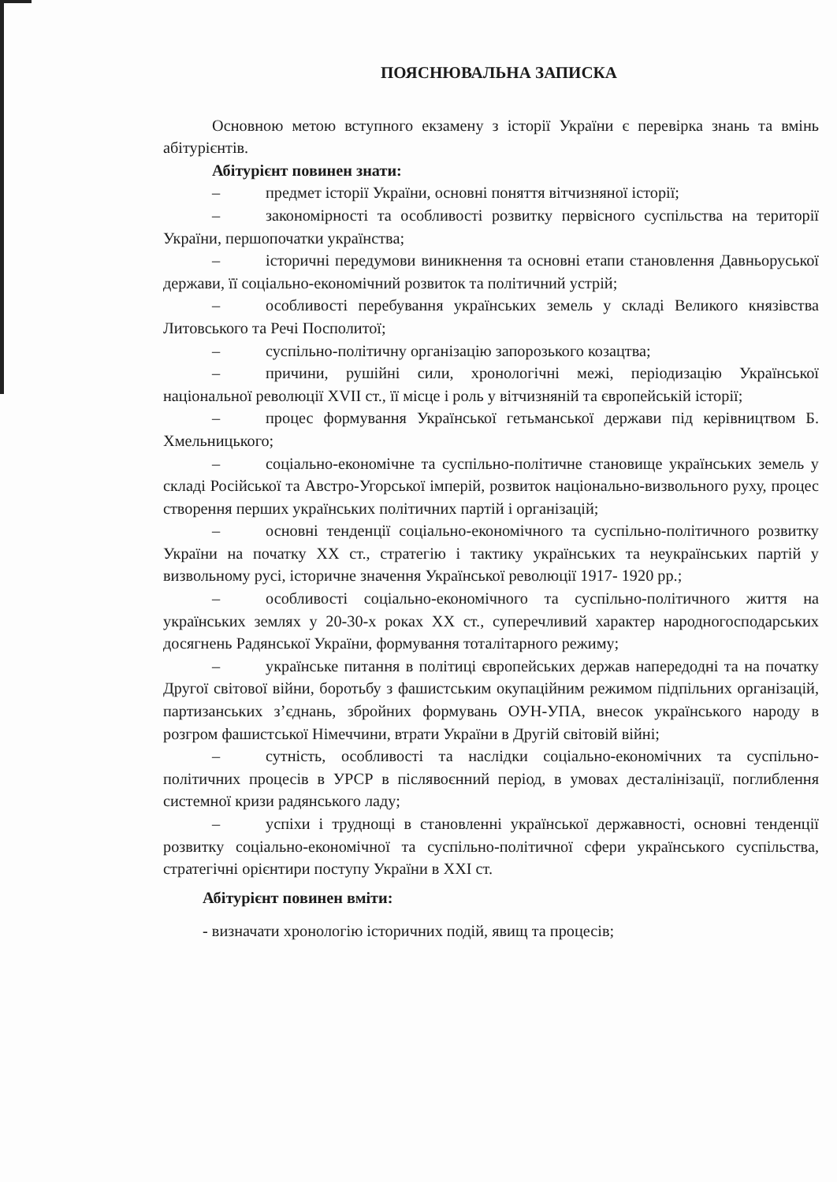ПОЯСНЮВАЛЬНА ЗАПИСКА
Основною метою вступного екзамену з історії України є перевірка знань та вмінь абітурієнтів.
Абітурієнт повинен знати:
– предмет історії України, основні поняття вітчизняної історії;
– закономірності та особливості розвитку первісного суспільства на території України, першопочатки українства;
– історичні передумови виникнення та основні етапи становлення Давньоруської держави, її соціально-економічний розвиток та політичний устрій;
– особливості перебування українських земель у складі Великого князівства Литовського та Речі Посполитої;
– суспільно-політичну організацію запорозького козацтва;
– причини, рушійні сили, хронологічні межі, періодизацію Української національної революції XVII ст., її місце і роль у вітчизняній та європейській історії;
– процес формування Української гетьманської держави під керівництвом Б. Хмельницького;
– соціально-економічне та суспільно-політичне становище українських земель у складі Російської та Австро-Угорської імперій, розвиток національно-визвольного руху, процес створення перших українських політичних партій і організацій;
– основні тенденції соціально-економічного та суспільно-політичного розвитку України на початку XX ст., стратегію і тактику українських та неукраїнських партій у визвольному русі, історичне значення Української революції 1917- 1920 рр.;
– особливості соціально-економічного та суспільно-політичного життя на українських землях у 20-30-х роках XX ст., суперечливий характер народногосподарських досягнень Радянської України, формування тоталітарного режиму;
– українське питання в політиці європейських держав напередодні та на початку Другої світової війни, боротьбу з фашистським окупаційним режимом підпільних організацій, партизанських з’єднань, збройних формувань ОУН-УПА, внесок українського народу в розгром фашистської Німеччини, втрати України в Другій світовій війні;
– сутність, особливості та наслідки соціально-економічних та суспільно-політичних процесів в УРСР в післявоєнний період, в умовах десталінізації, поглиблення системної кризи радянського ладу;
– успіхи і труднощі в становленні української державності, основні тенденції розвитку соціально-економічної та суспільно-політичної сфери українського суспільства, стратегічні орієнтири поступу України в XXI ст.
Абітурієнт повинен вміти:
- визначати хронологію історичних подій, явищ та процесів;